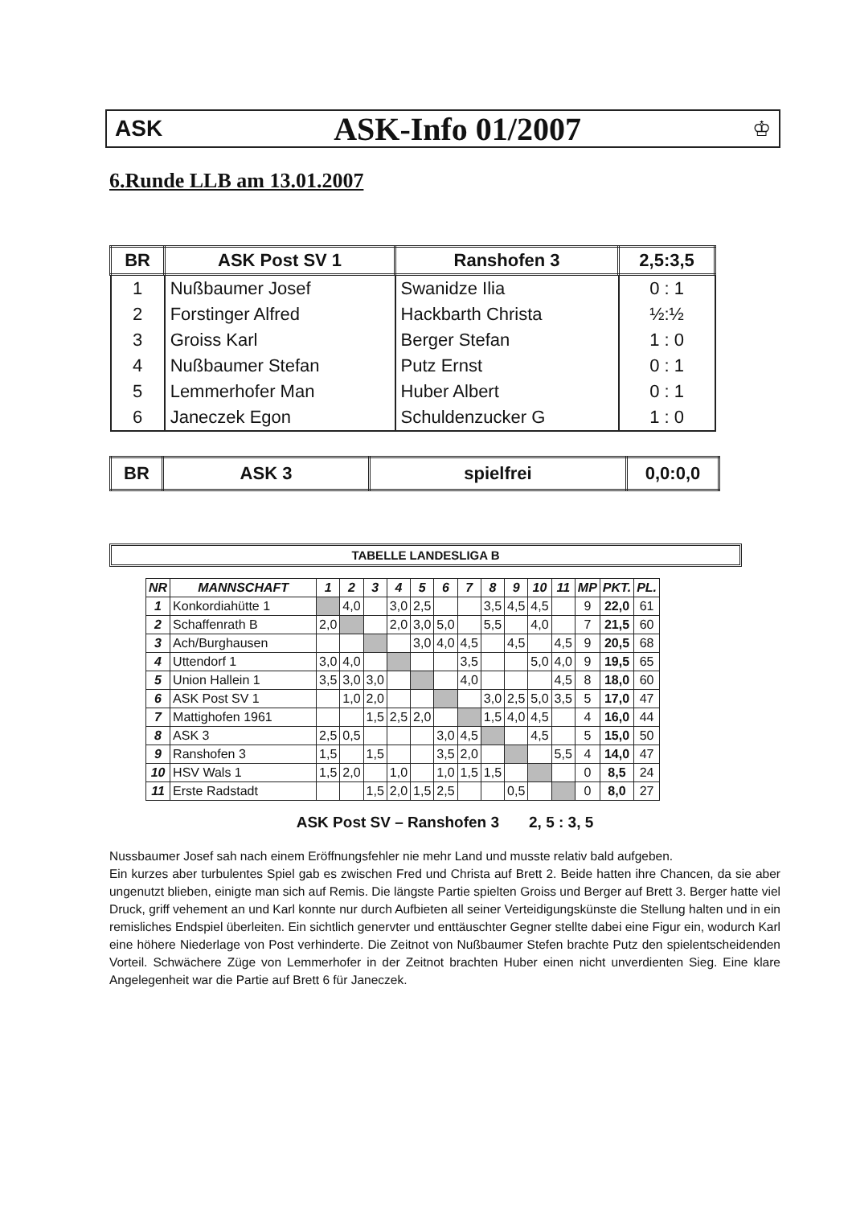ASK ASK-Info 01/2007 ♔
6.Runde LLB am 13.01.2007
| BR | ASK Post SV 1 | Ranshofen 3 | 2,5:3,5 |
| --- | --- | --- | --- |
| 1 | Nußbaumer Josef | Swanidze Ilia | 0 : 1 |
| 2 | Forstinger Alfred | Hackbarth Christa | ½:½ |
| 3 | Groiss Karl | Berger Stefan | 1 : 0 |
| 4 | Nußbaumer Stefan | Putz Ernst | 0 : 1 |
| 5 | Lemmerhofer Man | Huber Albert | 0 : 1 |
| 6 | Janeczek Egon | Schuldenzucker G | 1 : 0 |
| BR | ASK 3 | spielfrei | 0,0:0,0 |
| --- | --- | --- | --- |
TABELLE LANDESLIGA B
| NR | MANNSCHAFT | 1 | 2 | 3 | 4 | 5 | 6 | 7 | 8 | 9 | 10 | 11 | MP | PKT. | PL. |
| --- | --- | --- | --- | --- | --- | --- | --- | --- | --- | --- | --- | --- | --- | --- | --- |
| 1 | Konkordiahütte 1 | | 4,0 | | 3,0 | 2,5 | | | 3,5 | 4,5 | 4,5 | | 9 | 22,0 | 61 |
| 2 | Schaffenrath B | 2,0 | | | 2,0 | 3,0 | 5,0 | | 5,5 | | 4,0 | | 7 | 21,5 | 60 |
| 3 | Ach/Burghausen | | | | | 3,0 | 4,0 | 4,5 | | 4,5 | | 4,5 | 9 | 20,5 | 68 |
| 4 | Uttendorf 1 | 3,0 | 4,0 | | | | | 3,5 | | | 5,0 | 4,0 | 9 | 19,5 | 65 |
| 5 | Union Hallein 1 | 3,5 | 3,0 | 3,0 | | | | 4,0 | | | | 4,5 | 8 | 18,0 | 60 |
| 6 | ASK Post SV 1 | | 1,0 | 2,0 | | | | | 3,0 | 2,5 | 5,0 | 3,5 | 5 | 17,0 | 47 |
| 7 | Mattighofen 1961 | | | 1,5 | 2,5 | 2,0 | | | 1,5 | 4,0 | 4,5 | | 4 | 16,0 | 44 |
| 8 | ASK 3 | 2,5 | 0,5 | | | | 3,0 | 4,5 | | | 4,5 | | 5 | 15,0 | 50 |
| 9 | Ranshofen 3 | 1,5 | | 1,5 | | | 3,5 | 2,0 | | | | 5,5 | 4 | 14,0 | 47 |
| 10 | HSV Wals 1 | 1,5 | 2,0 | | 1,0 | | 1,0 | 1,5 | 1,5 | | | | 0 | 8,5 | 24 |
| 11 | Erste Radstadt | | | 1,5 | 2,0 | 1,5 | 2,5 | | | 0,5 | | | 0 | 8,0 | 27 |
ASK Post SV – Ranshofen 3 2, 5 : 3, 5
Nussbaumer Josef sah nach einem Eröffnungsfehler nie mehr Land und musste relativ bald aufgeben.
Ein kurzes aber turbulentes Spiel gab es zwischen Fred und Christa auf Brett 2. Beide hatten ihre Chancen, da sie aber ungenutzt blieben, einigte man sich auf Remis. Die längste Partie spielten Groiss und Berger auf Brett 3. Berger hatte viel Druck, griff vehement an und Karl konnte nur durch Aufbieten all seiner Verteidigungskünste die Stellung halten und in ein remisliches Endspiel überleiten. Ein sichtlich genervter und enttäuschter Gegner stellte dabei eine Figur ein, wodurch Karl eine höhere Niederlage von Post verhinderte. Die Zeitnot von Nußbaumer Stefen brachte Putz den spielentscheidenden Vorteil. Schwächere Züge von Lemmerhofer in der Zeitnot brachten Huber einen nicht unverdienten Sieg. Eine klare Angelegenheit war die Partie auf Brett 6 für Janeczek.